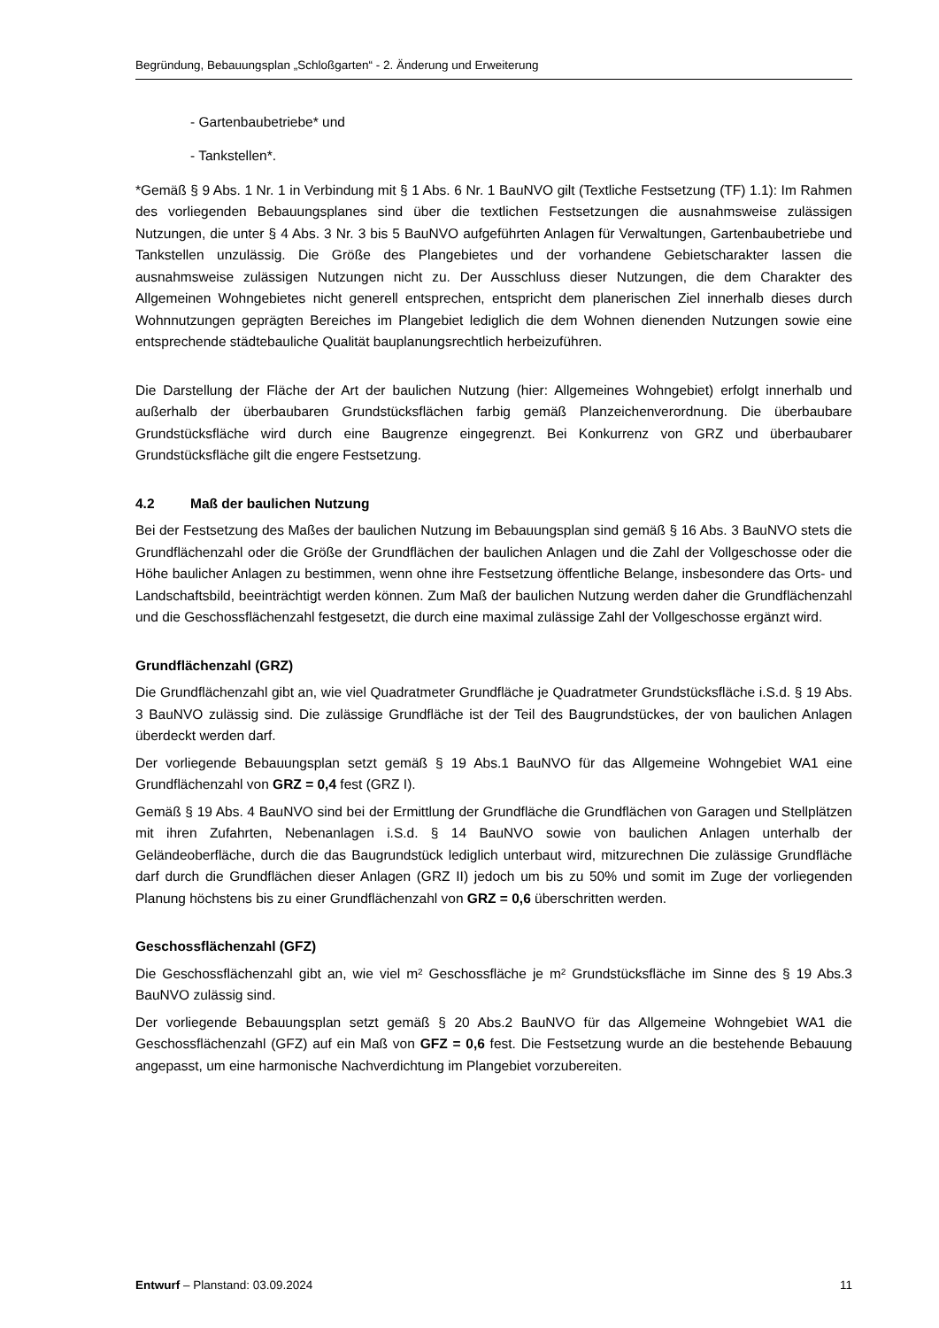Begründung, Bebauungsplan „Schloßgarten“ - 2. Änderung und Erweiterung
- Gartenbaubetriebe* und
- Tankstellen*.
*Gemäß § 9 Abs. 1 Nr. 1 in Verbindung mit § 1 Abs. 6 Nr. 1 BauNVO gilt (Textliche Festsetzung (TF) 1.1): Im Rahmen des vorliegenden Bebauungsplanes sind über die textlichen Festsetzungen die ausnahmsweise zulässigen Nutzungen, die unter § 4 Abs. 3 Nr. 3 bis 5 BauNVO aufgeführten Anlagen für Verwaltungen, Gartenbaubetriebe und Tankstellen unzulässig. Die Größe des Plangebietes und der vorhandene Gebietscharakter lassen die ausnahmsweise zulässigen Nutzungen nicht zu. Der Ausschluss dieser Nutzungen, die dem Charakter des Allgemeinen Wohngebietes nicht generell entsprechen, entspricht dem planerischen Ziel innerhalb dieses durch Wohnnutzungen geprägten Bereiches im Plangebiet lediglich die dem Wohnen dienenden Nutzungen sowie eine entsprechende städtebauliche Qualität bauplanungsrechtlich herbeizuführen.
Die Darstellung der Fläche der Art der baulichen Nutzung (hier: Allgemeines Wohngebiet) erfolgt innerhalb und außerhalb der überbaubaren Grundstücksflächen farbig gemäß Planzeichenverordnung. Die überbaubare Grundstücksfläche wird durch eine Baugrenze eingegrenzt. Bei Konkurrenz von GRZ und überbaubarer Grundstücksfläche gilt die engere Festsetzung.
4.2 Maß der baulichen Nutzung
Bei der Festsetzung des Maßes der baulichen Nutzung im Bebauungsplan sind gemäß § 16 Abs. 3 BauNVO stets die Grundflächenzahl oder die Größe der Grundflächen der baulichen Anlagen und die Zahl der Vollgeschosse oder die Höhe baulicher Anlagen zu bestimmen, wenn ohne ihre Festsetzung öffentliche Belange, insbesondere das Orts- und Landschaftsbild, beeinträchtigt werden können. Zum Maß der baulichen Nutzung werden daher die Grundflächenzahl und die Geschossflächenzahl festgesetzt, die durch eine maximal zulässige Zahl der Vollgeschosse ergänzt wird.
Grundflächenzahl (GRZ)
Die Grundflächenzahl gibt an, wie viel Quadratmeter Grundfläche je Quadratmeter Grundstücksfläche i.S.d. § 19 Abs. 3 BauNVO zulässig sind. Die zulässige Grundfläche ist der Teil des Baugrundstückes, der von baulichen Anlagen überdeckt werden darf.
Der vorliegende Bebauungsplan setzt gemäß § 19 Abs.1 BauNVO für das Allgemeine Wohngebiet WA1 eine Grundflächenzahl von GRZ = 0,4 fest (GRZ I).
Gemäß § 19 Abs. 4 BauNVO sind bei der Ermittlung der Grundfläche die Grundflächen von Garagen und Stellplätzen mit ihren Zufahrten, Nebenanlagen i.S.d. § 14 BauNVO sowie von baulichen Anlagen unterhalb der Geländeoberfläche, durch die das Baugrundstück lediglich unterbaut wird, mitzurechnen Die zulässige Grundfläche darf durch die Grundflächen dieser Anlagen (GRZ II) jedoch um bis zu 50% und somit im Zuge der vorliegenden Planung höchstens bis zu einer Grundflächenzahl von GRZ = 0,6 überschritten werden.
Geschossflächenzahl (GFZ)
Die Geschossflächenzahl gibt an, wie viel m² Geschossfläche je m² Grundstücksfläche im Sinne des § 19 Abs.3 BauNVO zulässig sind.
Der vorliegende Bebauungsplan setzt gemäß § 20 Abs.2 BauNVO für das Allgemeine Wohngebiet WA1 die Geschossflächenzahl (GFZ) auf ein Maß von GFZ = 0,6 fest. Die Festsetzung wurde an die bestehende Bebauung angepasst, um eine harmonische Nachverdichtung im Plangebiet vorzubereiten.
Entwurf – Planstand: 03.09.2024 11